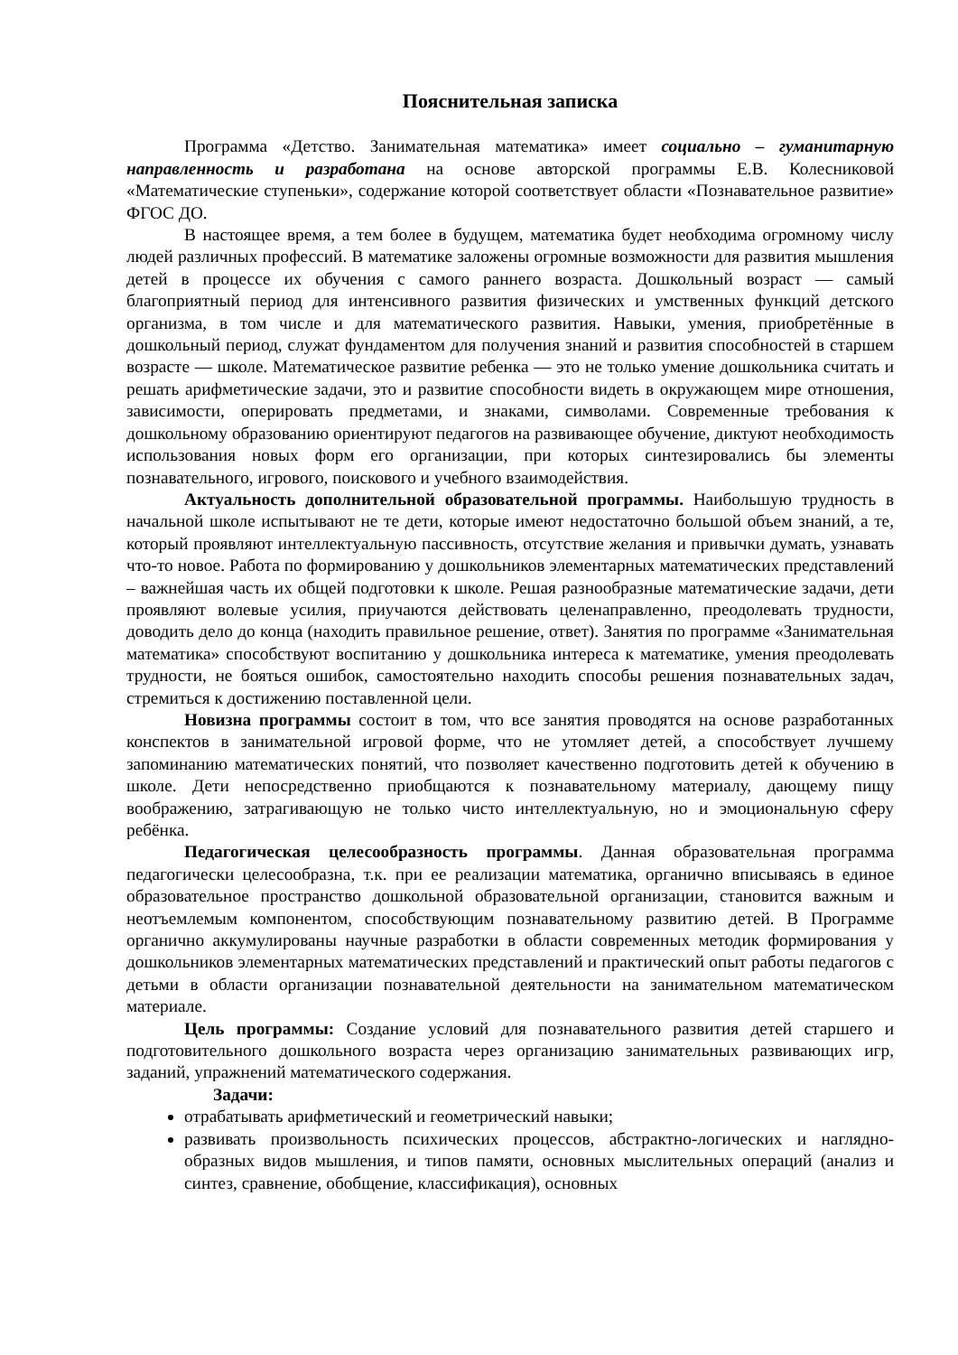Пояснительная записка
Программа «Детство. Занимательная математика» имеет социально – гуманитарную направленность и разработана на основе авторской программы Е.В. Колесниковой «Математические ступеньки», содержание которой соответствует области «Познавательное развитие» ФГОС ДО.
В настоящее время, а тем более в будущем, математика будет необходима огромному числу людей различных профессий. В математике заложены огромные возможности для развития мышления детей в процессе их обучения с самого раннего возраста. Дошкольный возраст — самый благоприятный период для интенсивного развития физических и умственных функций детского организма, в том числе и для математического развития. Навыки, умения, приобретённые в дошкольный период, служат фундаментом для получения знаний и развития способностей в старшем возрасте — школе. Математическое развитие ребенка — это не только умение дошкольника считать и решать арифметические задачи, это и развитие способности видеть в окружающем мире отношения, зависимости, оперировать предметами, и знаками, символами. Современные требования к дошкольному образованию ориентируют педагогов на развивающее обучение, диктуют необходимость использования новых форм его организации, при которых синтезировались бы элементы познавательного, игрового, поискового и учебного взаимодействия.
Актуальность дополнительной образовательной программы. Наибольшую трудность в начальной школе испытывают не те дети, которые имеют недостаточно большой объем знаний, а те, который проявляют интеллектуальную пассивность, отсутствие желания и привычки думать, узнавать что-то новое. Работа по формированию у дошкольников элементарных математических представлений – важнейшая часть их общей подготовки к школе. Решая разнообразные математические задачи, дети проявляют волевые усилия, приучаются действовать целенаправленно, преодолевать трудности, доводить дело до конца (находить правильное решение, ответ). Занятия по программе «Занимательная математика» способствуют воспитанию у дошкольника интереса к математике, умения преодолевать трудности, не бояться ошибок, самостоятельно находить способы решения познавательных задач, стремиться к достижению поставленной цели.
Новизна программы состоит в том, что все занятия проводятся на основе разработанных конспектов в занимательной игровой форме, что не утомляет детей, а способствует лучшему запоминанию математических понятий, что позволяет качественно подготовить детей к обучению в школе. Дети непосредственно приобщаются к познавательному материалу, дающему пищу воображению, затрагивающую не только чисто интеллектуальную, но и эмоциональную сферу ребёнка.
Педагогическая целесообразность программы. Данная образовательная программа педагогически целесообразна, т.к. при ее реализации математика, органично вписываясь в единое образовательное пространство дошкольной образовательной организации, становится важным и неотъемлемым компонентом, способствующим познавательному развитию детей. В Программе органично аккумулированы научные разработки в области современных методик формирования у дошкольников элементарных математических представлений и практический опыт работы педагогов с детьми в области организации познавательной деятельности на занимательном математическом материале.
Цель программы: Создание условий для познавательного развития детей старшего и подготовительного дошкольного возраста через организацию занимательных развивающих игр, заданий, упражнений математического содержания.
Задачи:
отрабатывать арифметический и геометрический навыки;
развивать произвольность психических процессов, абстрактно-логических и наглядно-образных видов мышления, и типов памяти, основных мыслительных операций (анализ и синтез, сравнение, обобщение, классификация), основных